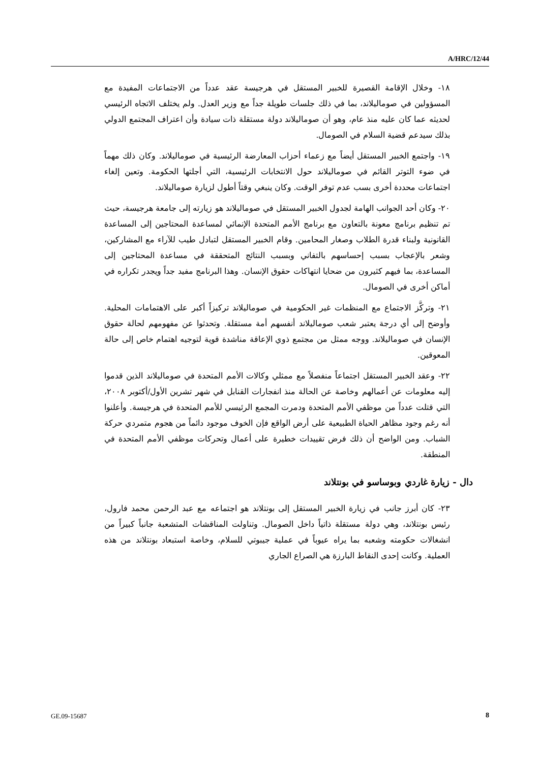A/HRC/12/44
١٨- وخلال الإقامة القصيرة للخبير المستقل في هرجيسة عقد عدداً من الاجتماعات المفيدة مع المسؤولين في صوماليلاند، بما في ذلك جلسات طويلة جداً مع وزير العدل. ولم يختلف الاتجاه الرئيسي لحديثه عما كان عليه منذ عام، وهو أن صوماليلاند دولة مستقلة ذات سيادة وأن اعتراف المجتمع الدولي بذلك سيدعم قضية السلام في الصومال.
١٩- واجتمع الخبير المستقل أيضاً مع زعماء أحزاب المعارضة الرئيسية في صوماليلاند. وكان ذلك مهماً في ضوء التوتر القائم في صوماليلاند حول الانتخابات الرئيسية، التي أجلتها الحكومة. وتعين إلغاء اجتماعات محددة أخرى بسب عدم توفر الوقت. وكان ينبغي وقتاً أطول لزيارة صوماليلاند.
٢٠- وكان أحد الجوانب الهامة لجدول الخبير المستقل في صوماليلاند هو زيارته إلى جامعة هرجيسة، حيث تم تنظيم برنامج معونة بالتعاون مع برنامج الأمم المتحدة الإنمائي لمساعدة المحتاجين إلى المساعدة القانونية ولبناء قدرة الطلاب وصغار المحامين. وقام الخبير المستقل لتبادل طيب للآراء مع المشاركين، وشعر بالإعجاب بسبب إحساسهم بالتفاني وبسبب النتائج المتحققة في مساعدة المحتاجين إلى المساعدة، بما فيهم كثيرون من ضحايا انتهاكات حقوق الإنسان. وهذا البرنامج مفيد جداً ويجدر تكراره في أماكن أخرى في الصومال.
٢١- وتركَّز الاجتماع مع المنظمات غير الحكومية في صوماليلاند تركيزاً أكبر على الاهتمامات المحلية. وأوضح إلى أي درجة يعتبر شعب صوماليلاند أنفسهم أمة مستقلة. وتحدثوا عن مفهومهم لحالة حقوق الإنسان في صوماليلاند. ووجه ممثل من مجتمع ذوي الإعاقة مناشدة قوية لتوجيه اهتمام خاص إلى حالة المعوقين.
٢٢- وعقد الخبير المستقل اجتماعاً منفصلاً مع ممثلي وكالات الأمم المتحدة في صوماليلاند الذين قدموا إليه معلومات عن أعمالهم وخاصة عن الحالة منذ انفجارات القنابل في شهر تشرين الأول/أكتوبر ٢٠٠٨، التي قتلت عدداً من موظفي الأمم المتحدة ودمرت المجمع الرئيسي للأمم المتحدة في هرجيسة. وأعلنوا أنه رغم وجود مظاهر الحياة الطبيعية على أرض الواقع فإن الخوف موجود دائماً من هجوم متمردي حركة الشباب. ومن الواضح أن ذلك فرض تقييدات خطيرة على أعمال وتحركات موظفي الأمم المتحدة في المنطقة.
دال - زيارة غاردي وبوساسو في بونتلاند
٢٣- كان أبرز جانب في زيارة الخبير المستقل إلى بونتلاند هو اجتماعه مع عبد الرحمن محمد فارول، رئيس بونتلاند، وهي دولة مستقلة ذاتياً داخل الصومال. وتناولت المناقشات المتشعبة جانباً كبيراً من انشغالات حكومته وشعبه بما يراه عيوباً في عملية جيبوتي للسلام، وخاصة استبعاد بونتلاند من هذه العملية. وكانت إحدى النقاط البارزة هي الصراع الجاري
GE.09-15687 8